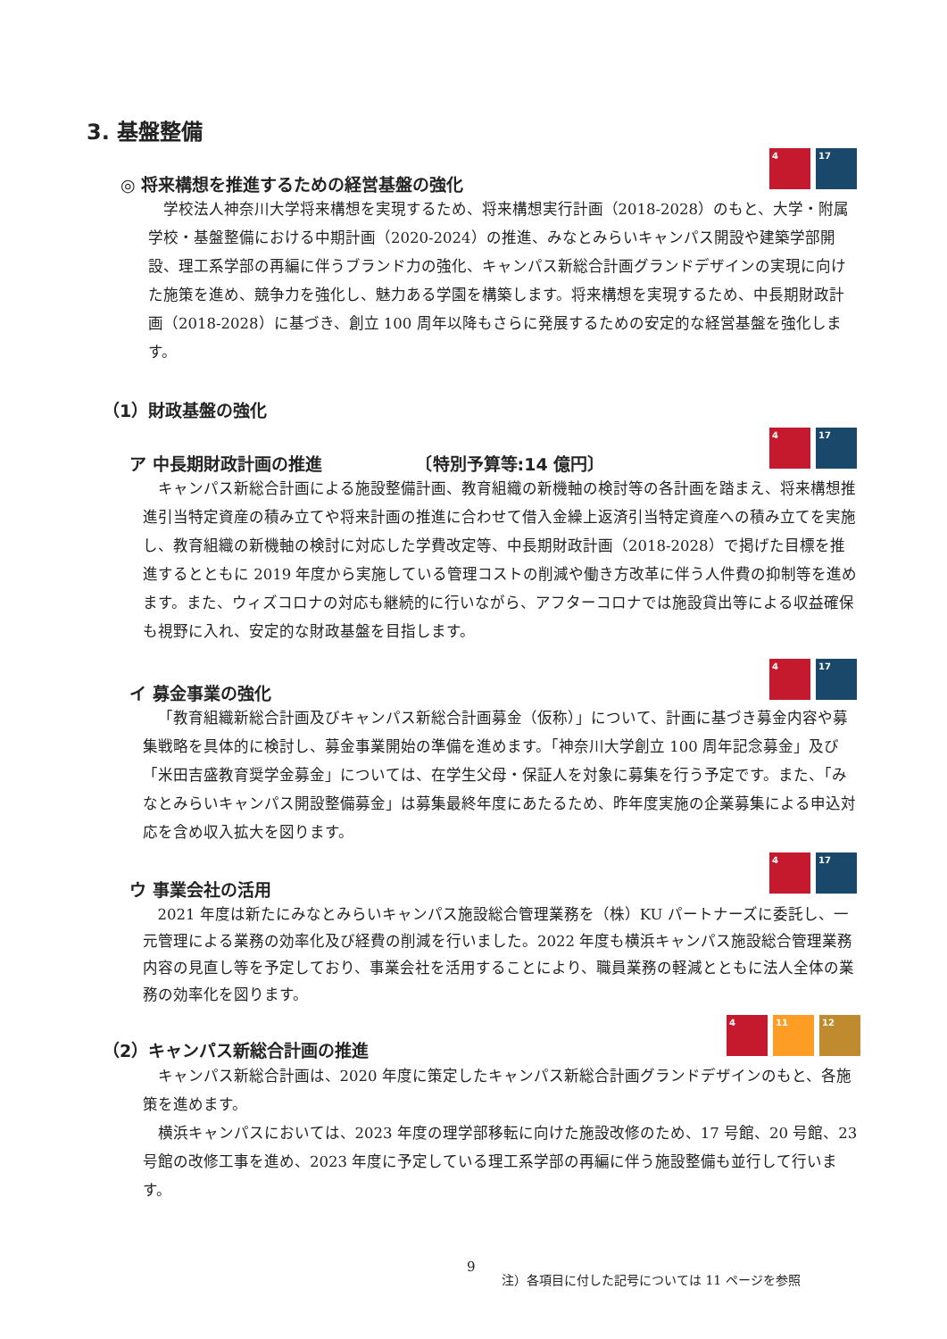3. 基盤整備
4 17
◎ 将来構想を推進するための経営基盤の強化
学校法人神奈川大学将来構想を実現するため、将来構想実行計画（2018-2028）のもと、大学・附属学校・基盤整備における中期計画（2020-2024）の推進、みなとみらいキャンパス開設や建築学部開設、理工系学部の再編に伴うブランド力の強化、キャンパス新総合計画グランドデザインの実現に向けた施策を進め、競争力を強化し、魅力ある学園を構築します。将来構想を実現するため、中長期財政計画（2018-2028）に基づき、創立 100 周年以降もさらに発展するための安定的な経営基盤を強化します。
（1）財政基盤の強化
4 17
ア 中長期財政計画の推進　　　　　　〔特別予算等:14 億円〕
キャンパス新総合計画による施設整備計画、教育組織の新機軸の検討等の各計画を踏まえ、将来構想推進引当特定資産の積み立てや将来計画の推進に合わせて借入金繰上返済引当特定資産への積み立てを実施し、教育組織の新機軸の検討に対応した学費改定等、中長期財政計画（2018-2028）で掲げた目標を推進するとともに 2019 年度から実施している管理コストの削減や働き方改革に伴う人件費の抑制等を進めます。また、ウィズコロナの対応も継続的に行いながら、アフターコロナでは施設貸出等による収益確保も視野に入れ、安定的な財政基盤を目指します。
4 17
イ 募金事業の強化
「教育組織新総合計画及びキャンパス新総合計画募金（仮称）」について、計画に基づき募金内容や募集戦略を具体的に検討し、募金事業開始の準備を進めます。「神奈川大学創立 100 周年記念募金」及び「米田吉盛教育奨学金募金」については、在学生父母・保証人を対象に募集を行う予定です。また、「みなとみらいキャンパス開設整備募金」は募集最終年度にあたるため、昨年度実施の企業募集による申込対応を含め収入拡大を図ります。
4 17
ウ 事業会社の活用
2021 年度は新たにみなとみらいキャンパス施設総合管理業務を（株）KU パートナーズに委託し、一元管理による業務の効率化及び経費の削減を行いました。2022 年度も横浜キャンパス施設総合管理業務内容の見直し等を予定しており、事業会社を活用することにより、職員業務の軽減とともに法人全体の業務の効率化を図ります。
4 11 12
（2）キャンパス新総合計画の推進
キャンパス新総合計画は、2020 年度に策定したキャンパス新総合計画グランドデザインのもと、各施策を進めます。
横浜キャンパスにおいては、2023 年度の理学部移転に向けた施設改修のため、17 号館、20 号館、23 号館の改修工事を進め、2023 年度に予定している理工系学部の再編に伴う施設整備も並行して行います。
9
注）各項目に付した記号については 11 ページを参照